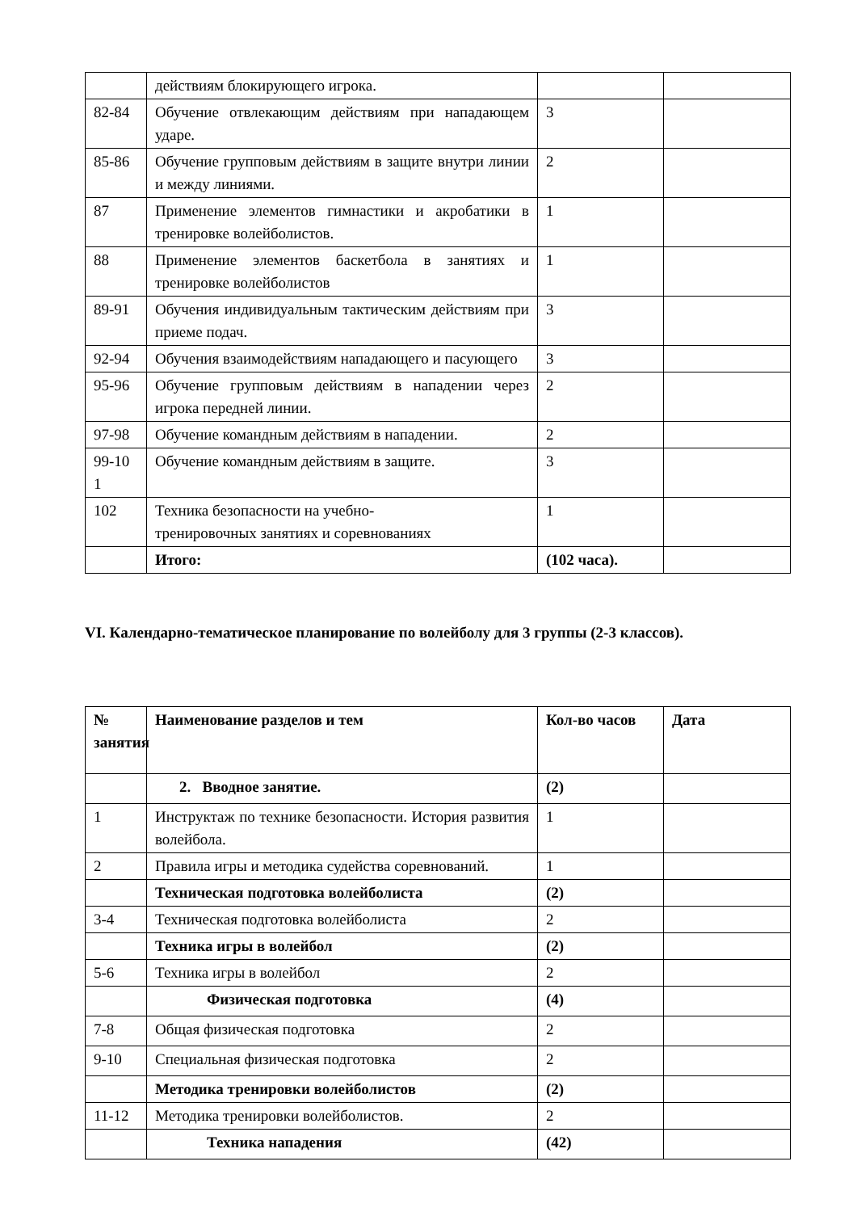| | действиям блокирующего игрока. | | |
| 82-84 | Обучение отвлекающим действиям при нападающем ударе. | 3 | |
| 85-86 | Обучение групповым действиям в защите внутри линии и между линиями. | 2 | |
| 87 | Применение элементов гимнастики и акробатики в тренировке волейболистов. | 1 | |
| 88 | Применение элементов баскетбола в занятиях и тренировке волейболистов | 1 | |
| 89-91 | Обучения индивидуальным тактическим действиям при приеме подач. | 3 | |
| 92-94 | Обучения взаимодействиям нападающего и пасующего | 3 | |
| 95-96 | Обучение групповым действиям в нападении через игрока передней линии. | 2 | |
| 97-98 | Обучение командным действиям в нападении. | 2 | |
| 99-10 1 | Обучение командным действиям в защите. | 3 | |
| 102 | Техника безопасности на учебно- тренировочных занятиях и соревнованиях | 1 | |
| | Итого: | (102 часа). | |
VI. Календарно-тематическое планирование по волейболу для 3 группы (2-3 классов).
| № занятия | Наименование разделов и тем | Кол-во часов | Дата |
| --- | --- | --- | --- |
| | 2. Вводное занятие. | (2) | |
| 1 | Инструктаж по технике безопасности. История развития волейбола. | 1 | |
| 2 | Правила игры и методика судейства соревнований. | 1 | |
| | Техническая подготовка волейболиста | (2) | |
| 3-4 | Техническая подготовка волейболиста | 2 | |
| | Техника игры в волейбол | (2) | |
| 5-6 | Техника игры в волейбол | 2 | |
| | Физическая подготовка | (4) | |
| 7-8 | Общая физическая подготовка | 2 | |
| 9-10 | Специальная физическая подготовка | 2 | |
| | Методика тренировки волейболистов | (2) | |
| 11-12 | Методика тренировки волейболистов. | 2 | |
| | Техника нападения | (42) | |